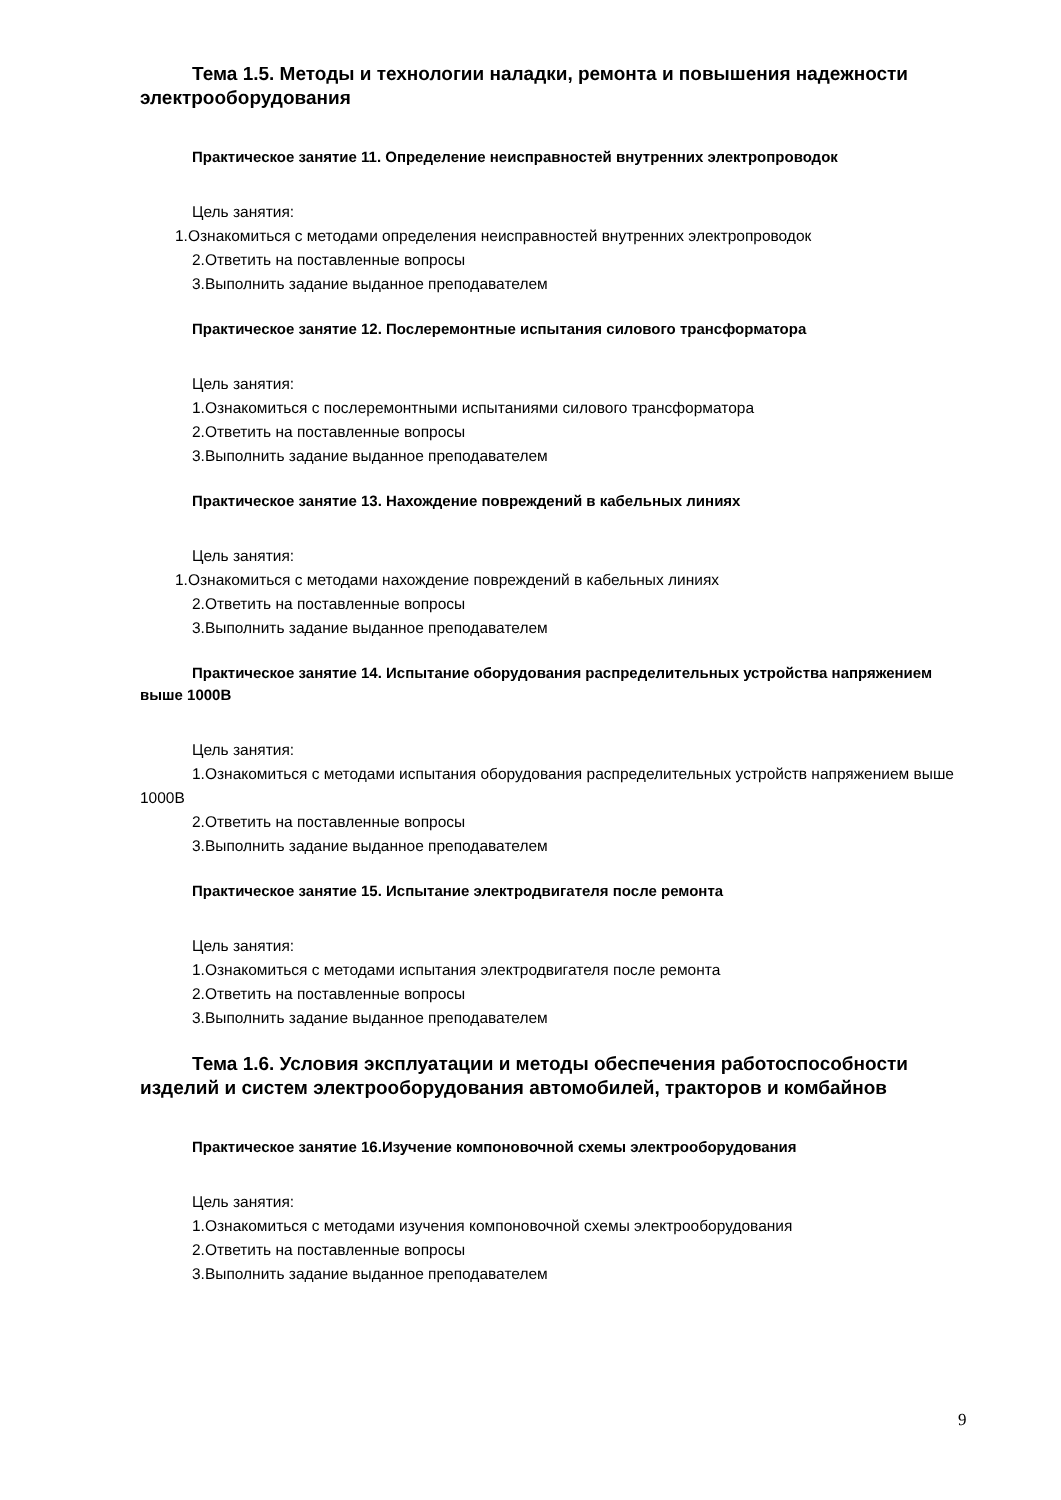Тема 1.5. Методы и технологии наладки, ремонта и повышения надежности электрооборудования
Практическое занятие 11. Определение неисправностей внутренних электропроводок
Цель занятия:
1.Ознакомиться с методами определения неисправностей внутренних электропроводок
2.Ответить на поставленные вопросы
3.Выполнить задание выданное преподавателем
Практическое занятие 12. Послеремонтные испытания силового трансформатора
Цель занятия:
1.Ознакомиться с послеремонтными испытаниями силового трансформатора
2.Ответить на поставленные вопросы
3.Выполнить задание выданное преподавателем
Практическое занятие 13. Нахождение повреждений в кабельных линиях
Цель занятия:
1.Ознакомиться с методами нахождение повреждений в кабельных линиях
2.Ответить на поставленные вопросы
3.Выполнить задание выданное преподавателем
Практическое занятие 14. Испытание оборудования распределительных устройства напряжением выше 1000В
Цель занятия:
1.Ознакомиться с методами испытания оборудования распределительных устройств напряжением выше 1000В
2.Ответить на поставленные вопросы
3.Выполнить задание выданное преподавателем
Практическое занятие 15. Испытание электродвигателя после ремонта
Цель занятия:
1.Ознакомиться с методами испытания электродвигателя после ремонта
2.Ответить на поставленные вопросы
3.Выполнить задание выданное преподавателем
Тема 1.6. Условия эксплуатации и методы обеспечения работоспособности изделий и систем электрооборудования автомобилей, тракторов и комбайнов
Практическое занятие 16.Изучение компоновочной схемы электрооборудования
Цель занятия:
1.Ознакомиться с методами изучения компоновочной схемы электрооборудования
2.Ответить на поставленные вопросы
3.Выполнить задание выданное преподавателем
9